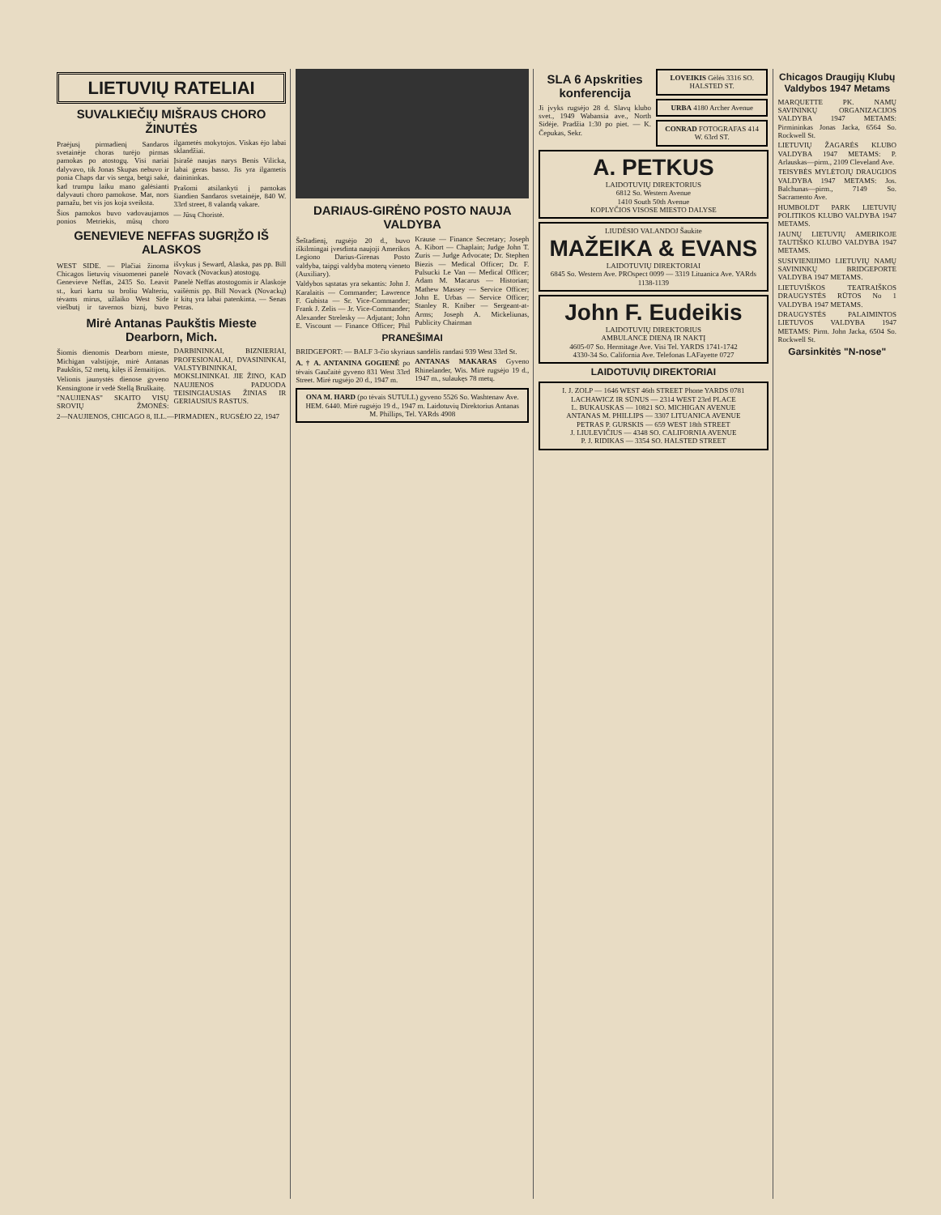LIETUVIŲ RATELIAI
SUVALKIEČIŲ MIŠRAUS CHORO ŽINUTĖS
Praėjusį pirmadienį Sandaros svetainėje choras turėjo pirmas pamokas po atostogų. Visi nariai dalyvavo, tik Jonas Skupas nebuvo ir ponia Chaps dar vis serga, betgi sakė, kad trumpu laiku mano galėsianti dalyvauti choro pamokose. Mat, nors pamažu, bet vis jos koja sveiksta.
Šios pamokos buvo vadovaujamos ponios Metriekis, mūsų choro ilgametės mokytojos. Viskas ėjo labai sklandžiai.
Įsirašė naujas narys Benis Vilicka, labai geras basso. Jis yra ilgametis dainininkas.
Prašomi atsilankyti į pamokas šiandien Sandaros svetainėje, 840 W. 33rd street, 8 valandą vakare.
— Jūsų Choristė.
GENEVIEVE NEFFAS SUGRĮŽO IŠ ALASKOS
WEST SIDE. — Plačiai žinoma Chicagos lietuvių visuomenei panelė Genevieve Neffas, 2435 So. Leavit st., kuri kartu su broliu Walteriu, tėvams mirus, užlaiko West Side viešbutį ir tavernos biznį, buvo išvykus į Seward, Alaska, pas pp. Bill Novack (Novackus) atostogų.
Panelė Neffas atostogomis ir Alaskoje vaišėmis pp. Bill Novack (Novackų) ir kitų yra labai patenkinta. — Senas Petras.
Mirė Antanas Paukštis Mieste Dearborn, Mich.
Šiomis dienomis Dearborn mieste, Michigan valstijoje, mirė Antanas Paukštis, 52 metų, kilęs iš žemaitijos.
Velionis jaunystės dienose gyveno Kensingtone ir vedė Stellą Bruškaitę.
"NAUJIENAS" SKAITO VISŲ SROVIŲ ŽMONĖS: DARBININKAI, BIZNIERIAI, PROFESIONALAI, DVASININKAI, VALSTYBININKAI, MOKSLININKAI. JIE ŽINO, KAD NAUJIENOS PADUODA TEISINGIAUSIAS ŽINIAS IR GERIAUSIUS RASTUS.
2—NAUJIENOS, CHICAGO 8, ILL.—PIRMADIEN., RUGSĖJO 22, 1947
DARIAUS-GIRĖNO POSTO NAUJA VALDYBA
Šeštadienį, rugsėjo 20 d., buvo iškilmingai įvesdinta naujoji Amerikos Legiono Darius-Girenas Posto valdyba, taipgi valdyba moterų vieneto (Auxiliary).
Valdybos sąstatas yra sekantis: John J. Karalaitis — Commander; Lawrence F. Gubista — Sr. Vice-Commander; Frank J. Zelis — Jr. Vice-Commander; Alexander Strelesky — Adjutant; John E. Viscount — Finance Officer; Phil Krause — Finance Secretary; Joseph A. Kibort — Chaplain; Judge John T. Zuris — Judge Advocate; Dr. Stephen Biezis — Medical Officer; Dr. F. Pulsucki Le Van — Medical Officer; Adam M. Macarus — Historian; Mathew Massey — Service Officer; John E. Urbas — Service Officer; Stanley R. Kniber — Sergeant-at-Arms; Joseph A. Mickeliunas, Publicity Chairman
PRANEŠIMAI
BRIDGEPORT: — BALF 3-čio skyriaus sandėlis randasi 939 West 33rd St.
A. † A. ANTANINA GOGIENĖ po tėvais Gaučaitė gyveno 831 West 33rd Street. Mirė rugsėjo 20 d., 1947 m.
ANTANAS MAKARAS Gyveno Rhinelander, Wis. Mirė rugsėjo 19 d., 1947 m., sulaukęs 78 metų.
ONA M. HARD (po tėvais SUTULL) gyveno 5526 So. Washtenaw Ave. HEM. 6440. Mirė rugsėjo 19 d., 1947 m. Laidotuvių Direktorius Antanas M. Phillips, Tel. YARds 4908
SLA 6 Apskrities konferencija
Ji įvyks rugsėjo 28 d. Slavų klubo svet., 1949 Wabansia ave., North Sidėje. Pradžia 1:30 po piet. — K. Čepukas, Sekr.
LOVEIKIS Gėlės 3316 SO. HALSTED ST.
URBA 4180 Archer Avenue
CONRAD FOTOGRAFAS 414 W. 63rd ST.
A. PETKUS
LAIDOTUVIŲ DIREKTORIUS
6812 So. Western Avenue
1410 South 50th Avenue
KOPLYČIOS VISOSE MIESTO DALYSE
LIUDĖSIO VALANDOJ Šaukite
MAŽEIKA & EVANS
LAIDOTUVIŲ DIREKTORIAI
6845 So. Western Ave. PROspect 0099 — 3319 Lituanica Ave. YARds 1138-1139
John F. Eudeikis
LAIDOTUVIŲ DIREKTORIUS
AMBULANCE DIENĄ IR NAKTĮ
4605-07 So. Hermitage Ave. Visi Tel. YARDS 1741-1742
4330-34 So. California Ave. Telefonas LAFayette 0727
LAIDOTUVIŲ DIREKTORIAI
I. J. ZOLP — 1646 WEST 46th STREET Phone YARDS 0781
LACHAWICZ IR SŪNUS — 2314 WEST 23rd PLACE
L. BUKAUSKAS — 10821 SO. MICHIGAN AVENUE
ANTANAS M. PHILLIPS — 3307 LITUANICA AVENUE
PETRAS P. GURSKIS — 659 WEST 18th STREET
J. LIULEVIČIUS — 4348 SO. CALIFORNIA AVENUE
P. J. RIDIKAS — 3354 SO. HALSTED STREET
Chicagos Draugijų Klubų Valdybos 1947 Metams
MARQUETTE PK. NAMŲ SAVININKŲ ORGANIZACIJOS VALDYBA 1947 METAMS: Pirmininkas Jonas Jacka, 6564 So. Rockwell St.
LIETUVIŲ ŽAGARĖS KLUBO VALDYBA 1947 METAMS: P. Arlauskas—pirm., 2109 Cleveland Ave.
TEISYBĖS MYLĖTOJŲ DRAUGIJOS VALDYBA 1947 METAMS: Jos. Balchunas—pirm., 7149 So. Sacramento Ave.
HUMBOLDT PARK LIETUVIŲ POLITIKOS KLUBO VALDYBA 1947 METAMS.
JAUNŲ LIETUVIŲ AMERIKOJE TAUTIŠKO KLUBO VALDYBA 1947 METAMS.
SUSIVIENIJIMO LIETUVIŲ NAMŲ SAVININKŲ BRIDGEPORTE VALDYBA 1947 METAMS.
LIETUVIŠKOS TEATRAIŠKOS DRAUGYSTĖS RŪTOS No 1 VALDYBA 1947 METAMS.
DRAUGYSTĖS PALAIMINTOS LIETUVOS VALDYBA 1947 METAMS: Pirm. John Jacka, 6504 So. Rockwell St.
Garsinkitės "N-nose"